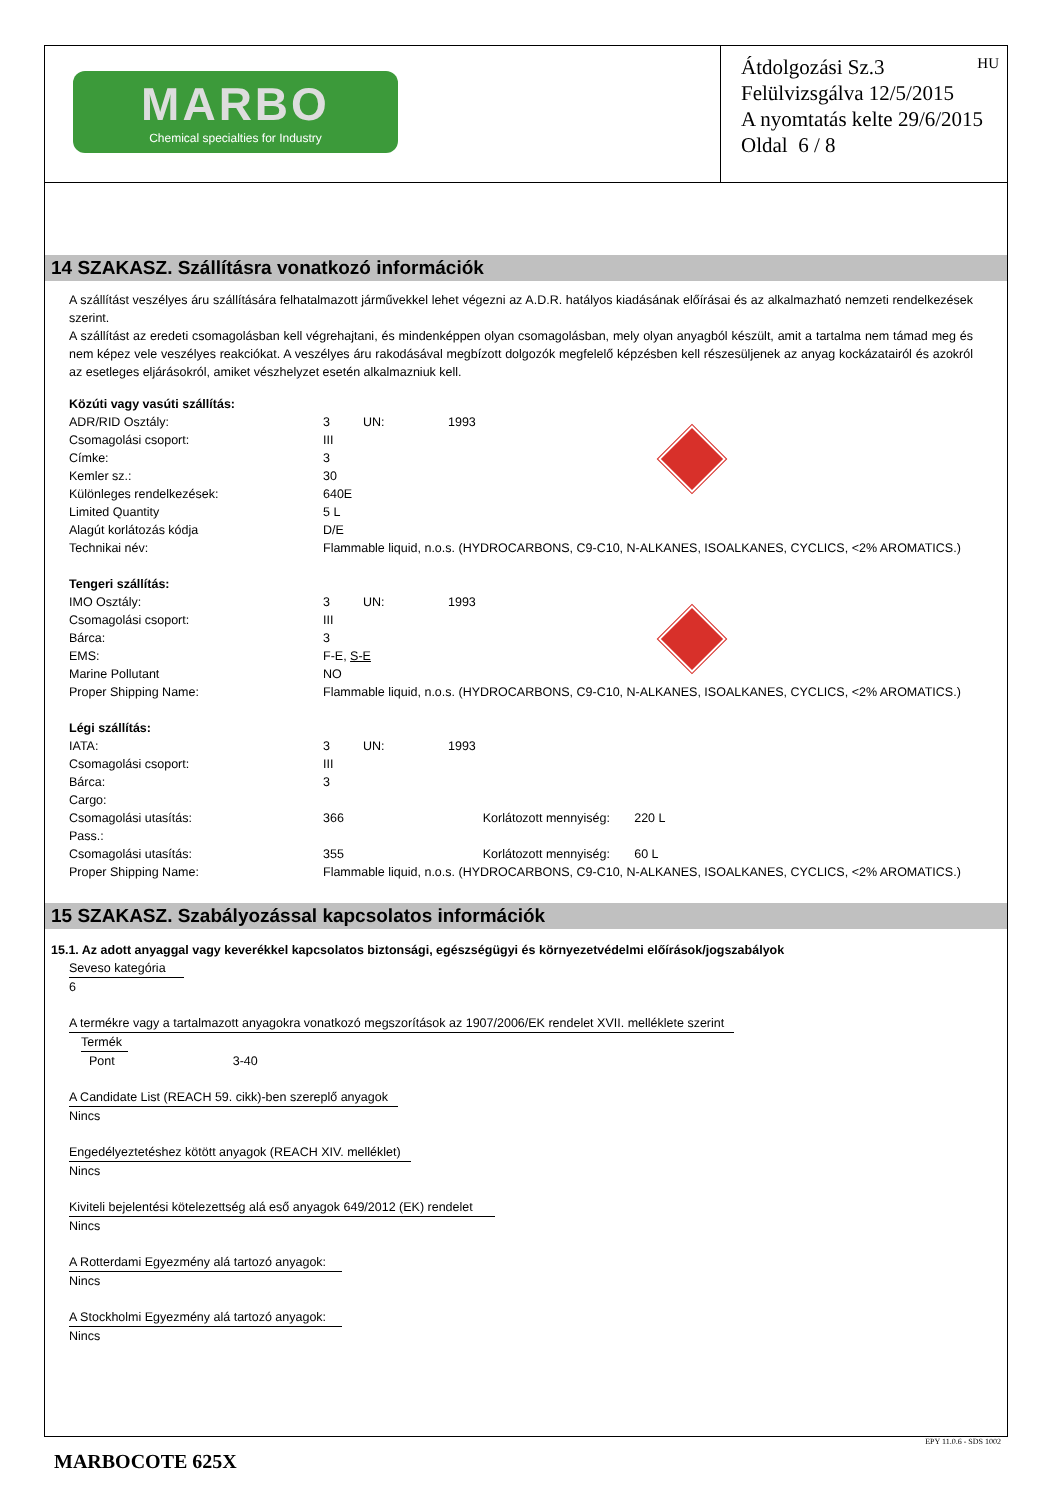MARBO
Chemical specialties for Industry
HU Átdolgozási Sz.3
Felülvizsgálva 12/5/2015
A nyomtatás kelte 29/6/2015
Oldal 6 / 8
14 SZAKASZ. Szállításra vonatkozó információk
A szállítást veszélyes áru szállítására felhatalmazott járművekkel lehet végezni az A.D.R. hatályos kiadásának előírásai és az alkalmazható nemzeti rendelkezések szerint.
A szállítást az eredeti csomagolásban kell végrehajtani, és mindenképpen olyan csomagolásban, mely olyan anyagból készült, amit a tartalma nem támad meg és nem képez vele veszélyes reakciókat. A veszélyes áru rakodásával megbízott dolgozók megfelelő képzésben kell részesüljenek az anyag kockázatairól és azokról az esetleges eljárásokról, amiket vészhelyzet esetén alkalmazniuk kell.
| Közúti vagy vasúti szállítás: | | | |
| ADR/RID Osztály: | 3 | UN: | 1993 |
| Csomagolási csoport: | III | | |
| Címke: | 3 | | |
| Kemler sz.: | 30 | | |
| Különleges rendelkezések: | 640E | | |
| Limited Quantity | 5 L | | |
| Alagút korlátozás kódja | D/E | | |
| Technikai név: | Flammable liquid, n.o.s. (HYDROCARBONS, C9-C10, N-ALKANES, ISOALKANES, CYCLICS, <2% AROMATICS.) | | |
| Tengeri szállítás: | | | |
| IMO Osztály: | 3 | UN: | 1993 |
| Csomagolási csoport: | III | | |
| Bárca: | 3 | | |
| EMS: | F-E, S-E | | |
| Marine Pollutant | NO | | |
| Proper Shipping Name: | Flammable liquid, n.o.s. (HYDROCARBONS, C9-C10, N-ALKANES, ISOALKANES, CYCLICS, <2% AROMATICS.) | | |
| Légi szállítás: | | | |
| IATA: | 3 | UN: | 1993 |
| Csomagolási csoport: | III | | |
| Bárca: | 3 | | |
| Cargo: | | | |
| Csomagolási utasítás: | 366 | | Korlátozott mennyiség: 220 L |
| Pass.: | | | |
| Csomagolási utasítás: | 355 | | Korlátozott mennyiség: 60 L |
| Proper Shipping Name: | Flammable liquid, n.o.s. (HYDROCARBONS, C9-C10, N-ALKANES, ISOALKANES, CYCLICS, <2% AROMATICS.) | | |
15 SZAKASZ. Szabályozással kapcsolatos információk
15.1. Az adott anyaggal vagy keverékkel kapcsolatos biztonsági, egészségügyi és környezetvédelmi előírások/jogszabályok
Seveso kategória
6
A termékre vagy a tartalmazott anyagokra vonatkozó megszorítások az 1907/2006/EK rendelet XVII. melléklete szerint
Termék
Pont 3-40
A Candidate List (REACH 59. cikk)-ben szereplő anyagok
Nincs
Engedélyeztetéshez kötött anyagok (REACH XIV. melléklet)
Nincs
Kiviteli bejelentési kötelezettség alá eső anyagok 649/2012 (EK) rendelet
Nincs
A Rotterdami Egyezmény alá tartozó anyagok:
Nincs
A Stockholmi Egyezmény alá tartozó anyagok:
Nincs
EPY 11.0.6 - SDS 1002
MARBOCOTE 625X